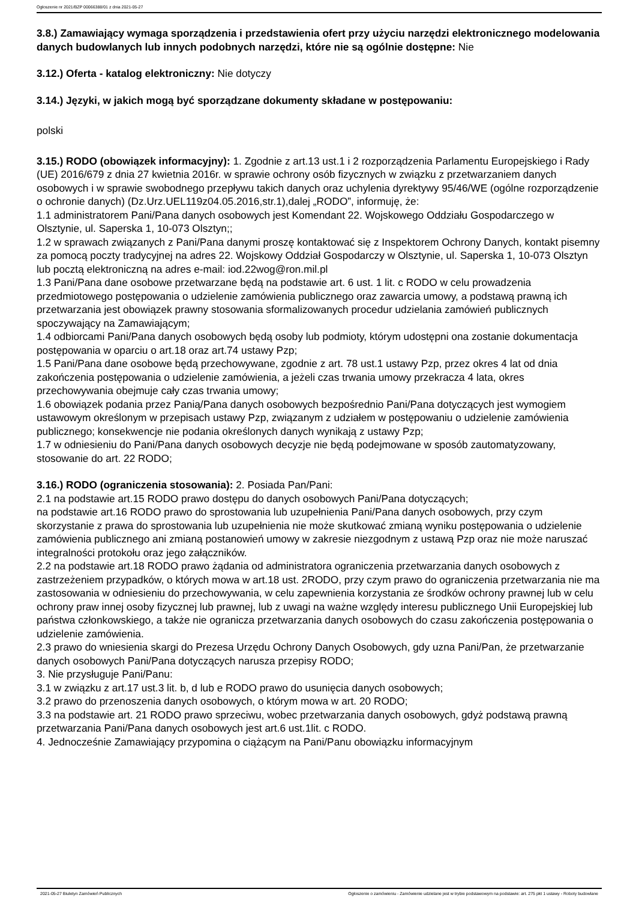Ogłoszenie nr 2021/BZP 00066388/01 z dnia 2021-05-27
3.8.) Zamawiający wymaga sporządzenia i przedstawienia ofert przy użyciu narzędzi elektronicznego modelowania danych budowlanych lub innych podobnych narzędzi, które nie są ogólnie dostępne: Nie
3.12.) Oferta - katalog elektroniczny: Nie dotyczy
3.14.) Języki, w jakich mogą być sporządzane dokumenty składane w postępowaniu:
polski
3.15.) RODO (obowiązek informacyjny): 1. Zgodnie z art.13 ust.1 i 2 rozporządzenia Parlamentu Europejskiego i Rady (UE) 2016/679 z dnia 27 kwietnia 2016r. w sprawie ochrony osób fizycznych w związku z przetwarzaniem danych osobowych i w sprawie swobodnego przepływu takich danych oraz uchylenia dyrektywy 95/46/WE (ogólne rozporządzenie o ochronie danych) (Dz.Urz.UEL119z04.05.2016,str.1),dalej „RODO”, informuję, że:
1.1 administratorem Pani/Pana danych osobowych jest Komendant 22. Wojskowego Oddziału Gospodarczego w Olsztynie, ul. Saperska 1, 10-073 Olsztyn;;
1.2 w sprawach związanych z Pani/Pana danymi proszę kontaktować się z Inspektorem Ochrony Danych, kontakt pisemny za pomocą poczty tradycyjnej na adres 22. Wojskowy Oddział Gospodarczy w Olsztynie, ul. Saperska 1, 10-073 Olsztyn lub pocztą elektroniczną na adres e-mail: iod.22wog@ron.mil.pl
1.3 Pani/Pana dane osobowe przetwarzane będą na podstawie art. 6 ust. 1 lit. c RODO w celu prowadzenia przedmiotowego postępowania o udzielenie zamówienia publicznego oraz zawarcia umowy, a podstawą prawną ich przetwarzania jest obowiązek prawny stosowania sformalizowanych procedur udzielania zamówień publicznych spoczywający na Zamawiającym;
1.4 odbiorcami Pani/Pana danych osobowych będą osoby lub podmioty, którym udostępni ona zostanie dokumentacja postępowania w oparciu o art.18 oraz art.74 ustawy Pzp;
1.5 Pani/Pana dane osobowe będą przechowywane, zgodnie z art. 78 ust.1 ustawy Pzp, przez okres 4 lat od dnia zakończenia postępowania o udzielenie zamówienia, a jeżeli czas trwania umowy przekracza 4 lata, okres przechowywania obejmuje cały czas trwania umowy;
1.6 obowiązek podania przez Panią/Pana danych osobowych bezpośrednio Pani/Pana dotyczących jest wymogiem ustawowym określonym w przepisach ustawy Pzp, związanym z udziałem w postępowaniu o udzielenie zamówienia publicznego; konsekwencje nie podania określonych danych wynikają z ustawy Pzp;
1.7 w odniesieniu do Pani/Pana danych osobowych decyzje nie będą podejmowane w sposób zautomatyzowany, stosowanie do art. 22 RODO;
3.16.) RODO (ograniczenia stosowania): 2. Posiada Pan/Pani:
2.1 na podstawie art.15 RODO prawo dostępu do danych osobowych Pani/Pana dotyczących;
na podstawie art.16 RODO prawo do sprostowania lub uzupełnienia Pani/Pana danych osobowych, przy czym skorzystanie z prawa do sprostowania lub uzupełnienia nie może skutkować zmianą wyniku postępowania o udzielenie zamówienia publicznego ani zmianą postanowień umowy w zakresie niezgodnym z ustawą Pzp oraz nie może naruszać integralności protokołu oraz jego załączników.
2.2 na podstawie art.18 RODO prawo żądania od administratora ograniczenia przetwarzania danych osobowych z zastrzeżeniem przypadków, o których mowa w art.18 ust. 2RODO, przy czym prawo do ograniczenia przetwarzania nie ma zastosowania w odniesieniu do przechowywania, w celu zapewnienia korzystania ze środków ochrony prawnej lub w celu ochrony praw innej osoby fizycznej lub prawnej, lub z uwagi na ważne względy interesu publicznego Unii Europejskiej lub państwa członkowskiego, a także nie ogranicza przetwarzania danych osobowych do czasu zakończenia postępowania o udzielenie zamówienia.
2.3 prawo do wniesienia skargi do Prezesa Urzędu Ochrony Danych Osobowych, gdy uzna Pani/Pan, że przetwarzanie danych osobowych Pani/Pana dotyczących narusza przepisy RODO;
3. Nie przysługuje Pani/Panu:
3.1 w związku z art.17 ust.3 lit. b, d lub e RODO prawo do usunięcia danych osobowych;
3.2 prawo do przenoszenia danych osobowych, o którym mowa w art. 20 RODO;
3.3 na podstawie art. 21 RODO prawo sprzeciwu, wobec przetwarzania danych osobowych, gdyż podstawą prawną przetwarzania Pani/Pana danych osobowych jest art.6 ust.1lit. c RODO.
4. Jednocześnie Zamawiający przypomina o ciążącym na Pani/Panu obowiązku informacyjnym
2021-05-27 Biuletyn Zamówień Publicznych Ogłoszenie o zamówieniu - Zamówienie udzielane jest w trybie podstawowym na podstawie: art. 275 pkt 1 ustawy - Roboty budowlane